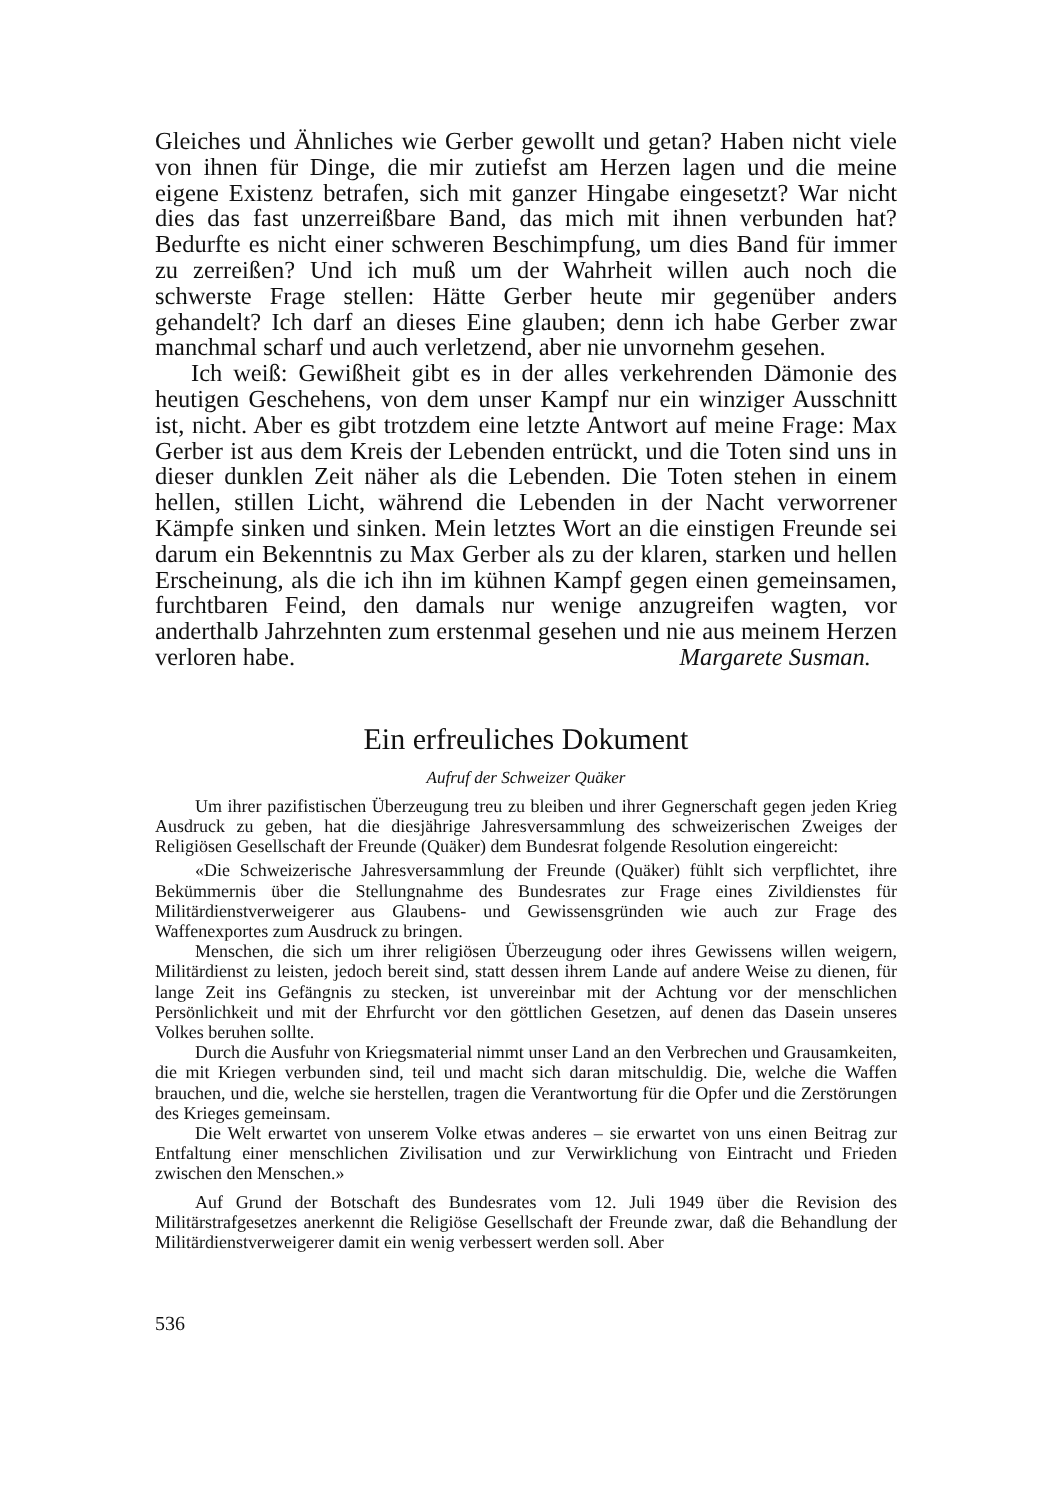Gleiches und Ähnliches wie Gerber gewollt und getan? Haben nicht viele von ihnen für Dinge, die mir zutiefst am Herzen lagen und die meine eigene Existenz betrafen, sich mit ganzer Hingabe eingesetzt? War nicht dies das fast unzerreißbare Band, das mich mit ihnen verbunden hat? Bedurfte es nicht einer schweren Beschimpfung, um dies Band für immer zu zerreißen? Und ich muß um der Wahrheit willen auch noch die schwerste Frage stellen: Hätte Gerber heute mir gegenüber anders gehandelt? Ich darf an dieses Eine glauben; denn ich habe Gerber zwar manchmal scharf und auch verletzend, aber nie unvornehm gesehen.
Ich weiß: Gewißheit gibt es in der alles verkehrenden Dämonie des heutigen Geschehens, von dem unser Kampf nur ein winziger Ausschnitt ist, nicht. Aber es gibt trotzdem eine letzte Antwort auf meine Frage: Max Gerber ist aus dem Kreis der Lebenden entrückt, und die Toten sind uns in dieser dunklen Zeit näher als die Lebenden. Die Toten stehen in einem hellen, stillen Licht, während die Lebenden in der Nacht verworrener Kämpfe sinken und sinken. Mein letztes Wort an die einstigen Freunde sei darum ein Bekenntnis zu Max Gerber als zu der klaren, starken und hellen Erscheinung, als die ich ihn im kühnen Kampf gegen einen gemeinsamen, furchtbaren Feind, den damals nur wenige anzugreifen wagten, vor anderthalb Jahrzehnten zum erstenmal gesehen und nie aus meinem Herzen verloren habe. Margarete Susman.
Ein erfreuliches Dokument
Aufruf der Schweizer Quäker
Um ihrer pazifistischen Überzeugung treu zu bleiben und ihrer Gegnerschaft gegen jeden Krieg Ausdruck zu geben, hat die diesjährige Jahresversammlung des schweizerischen Zweiges der Religiösen Gesellschaft der Freunde (Quäker) dem Bundesrat folgende Resolution eingereicht:
«Die Schweizerische Jahresversammlung der Freunde (Quäker) fühlt sich verpflichtet, ihre Bekümmernis über die Stellungnahme des Bundesrates zur Frage eines Zivildienstes für Militärdienstverweigerer aus Glaubens- und Gewissensgründen wie auch zur Frage des Waffenexportes zum Ausdruck zu bringen.
Menschen, die sich um ihrer religiösen Überzeugung oder ihres Gewissens willen weigern, Militärdienst zu leisten, jedoch bereit sind, statt dessen ihrem Lande auf andere Weise zu dienen, für lange Zeit ins Gefängnis zu stecken, ist unvereinbar mit der Achtung vor der menschlichen Persönlichkeit und mit der Ehrfurcht vor den göttlichen Gesetzen, auf denen das Dasein unseres Volkes beruhen sollte.
Durch die Ausfuhr von Kriegsmaterial nimmt unser Land an den Verbrechen und Grausamkeiten, die mit Kriegen verbunden sind, teil und macht sich daran mitschuldig. Die, welche die Waffen brauchen, und die, welche sie herstellen, tragen die Verantwortung für die Opfer und die Zerstörungen des Krieges gemeinsam.
Die Welt erwartet von unserem Volke etwas anderes – sie erwartet von uns einen Beitrag zur Entfaltung einer menschlichen Zivilisation und zur Verwirklichung von Eintracht und Frieden zwischen den Menschen.»
Auf Grund der Botschaft des Bundesrates vom 12. Juli 1949 über die Revision des Militärstrafgesetzes anerkennt die Religiöse Gesellschaft der Freunde zwar, daß die Behandlung der Militärdienstverweigerer damit ein wenig verbessert werden soll. Aber
536